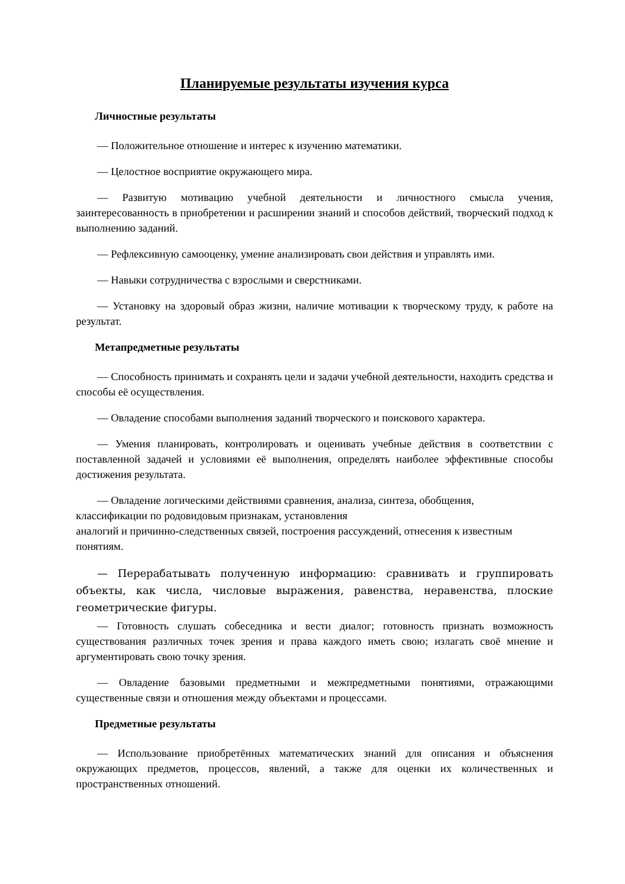Планируемые результаты изучения курса
Личностные результаты
— Положительное отношение и интерес к изучению математики.
— Целостное восприятие окружающего мира.
— Развитую мотивацию учебной деятельности и личностного смысла учения, заинтересованность в приобретении и расширении знаний и способов действий, творческий подход к выполнению заданий.
— Рефлексивную самооценку, умение анализировать свои действия и управлять ими.
— Навыки сотрудничества с взрослыми и сверстниками.
— Установку на здоровый образ жизни, наличие мотивации к творческому труду, к работе на результат.
Метапредметные результаты
— Способность принимать и сохранять цели и задачи учебной деятельности, находить средства и способы её осуществления.
— Овладение способами выполнения заданий творческого и поискового характера.
— Умения планировать, контролировать и оценивать учебные действия в соответствии с поставленной задачей и условиями её выполнения, определять наиболее эффективные способы достижения результата.
— Овладение логическими действиями сравнения, анализа, синтеза, обобщения,
классификации по родовидовым признакам, установления
аналогий и причинно-следственных связей, построения рассуждений, отнесения к известным понятиям.
— Перерабатывать полученную информацию: сравнивать и группировать объекты, как числа, числовые выражения, равенства, неравенства, плоские геометрические фигуры.
— Готовность слушать собеседника и вести диалог; готовность признать возможность существования различных точек зрения и права каждого иметь свою; излагать своё мнение и аргументировать свою точку зрения.
— Овладение базовыми предметными и межпредметными понятиями, отражающими существенные связи и отношения между объектами и процессами.
Предметные результаты
— Использование приобретённых математических знаний для описания и объяснения окружающих предметов, процессов, явлений, а также для оценки их количественных и пространственных отношений.